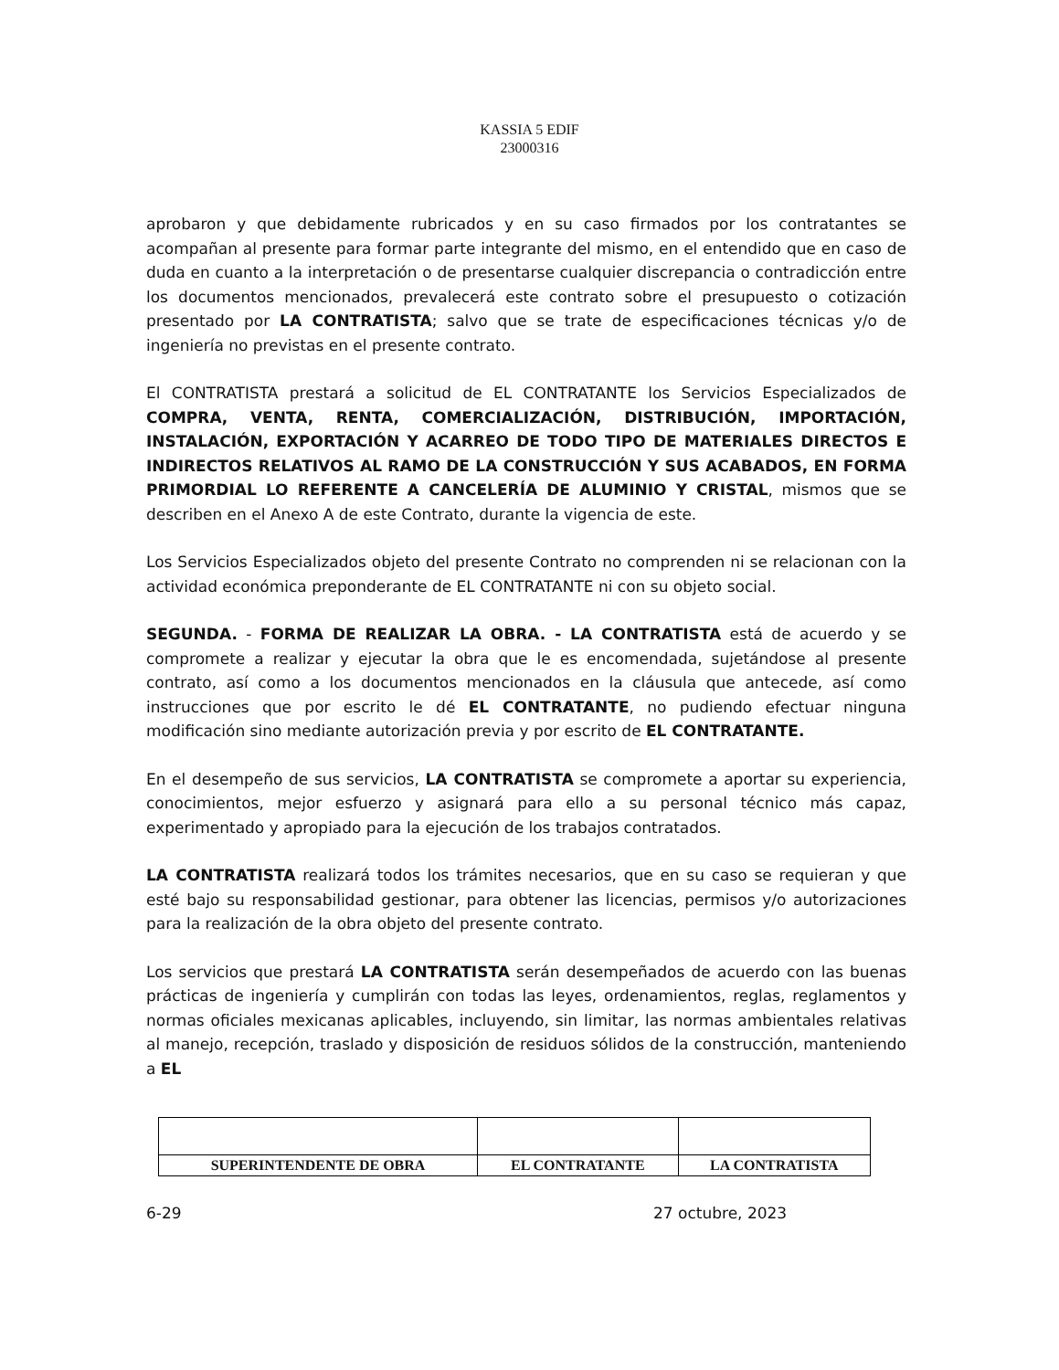KASSIA 5 EDIF
23000316
aprobaron y que debidamente rubricados y en su caso firmados por los contratantes se acompañan al presente para formar parte integrante del mismo, en el entendido que en caso de duda en cuanto a la interpretación o de presentarse cualquier discrepancia o contradicción entre los documentos mencionados, prevalecerá este contrato sobre el presupuesto o cotización presentado por LA CONTRATISTA; salvo que se trate de especificaciones técnicas y/o de ingeniería no previstas en el presente contrato.
El CONTRATISTA prestará a solicitud de EL CONTRATANTE los Servicios Especializados de COMPRA, VENTA, RENTA, COMERCIALIZACIÓN, DISTRIBUCIÓN, IMPORTACIÓN, INSTALACIÓN, EXPORTACIÓN Y ACARREO DE TODO TIPO DE MATERIALES DIRECTOS E INDIRECTOS RELATIVOS AL RAMO DE LA CONSTRUCCIÓN Y SUS ACABADOS, EN FORMA PRIMORDIAL LO REFERENTE A CANCELERÍA DE ALUMINIO Y CRISTAL, mismos que se describen en el Anexo A de este Contrato, durante la vigencia de este.
Los Servicios Especializados objeto del presente Contrato no comprenden ni se relacionan con la actividad económica preponderante de EL CONTRATANTE ni con su objeto social.
SEGUNDA. - FORMA DE REALIZAR LA OBRA. - LA CONTRATISTA está de acuerdo y se compromete a realizar y ejecutar la obra que le es encomendada, sujetándose al presente contrato, así como a los documentos mencionados en la cláusula que antecede, así como instrucciones que por escrito le dé EL CONTRATANTE, no pudiendo efectuar ninguna modificación sino mediante autorización previa y por escrito de EL CONTRATANTE.
En el desempeño de sus servicios, LA CONTRATISTA se compromete a aportar su experiencia, conocimientos, mejor esfuerzo y asignará para ello a su personal técnico más capaz, experimentado y apropiado para la ejecución de los trabajos contratados.
LA CONTRATISTA realizará todos los trámites necesarios, que en su caso se requieran y que esté bajo su responsabilidad gestionar, para obtener las licencias, permisos y/o autorizaciones para la realización de la obra objeto del presente contrato.
Los servicios que prestará LA CONTRATISTA serán desempeñados de acuerdo con las buenas prácticas de ingeniería y cumplirán con todas las leyes, ordenamientos, reglas, reglamentos y normas oficiales mexicanas aplicables, incluyendo, sin limitar, las normas ambientales relativas al manejo, recepción, traslado y disposición de residuos sólidos de la construcción, manteniendo a EL
| SUPERINTENDENTE DE OBRA | EL CONTRATANTE | LA CONTRATISTA |
6-29 27 octubre, 2023